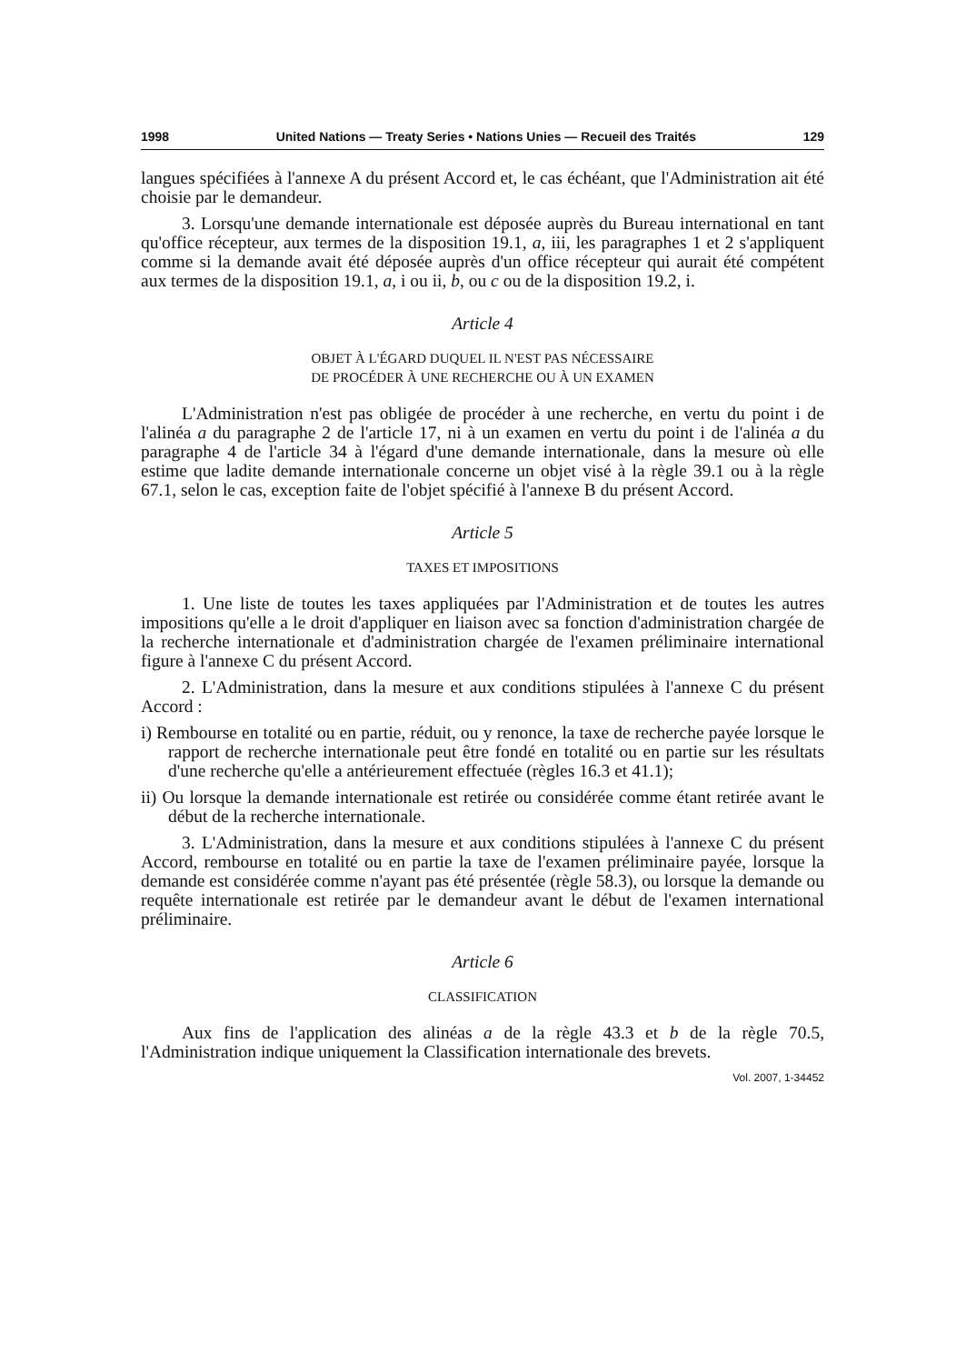1998 United Nations — Treaty Series • Nations Unies — Recueil des Traités 129
langues spécifiées à l'annexe A du présent Accord et, le cas échéant, que l'Administration ait été choisie par le demandeur.
3. Lorsqu'une demande internationale est déposée auprès du Bureau international en tant qu'office récepteur, aux termes de la disposition 19.1, a, iii, les paragraphes 1 et 2 s'appliquent comme si la demande avait été déposée auprès d'un office récepteur qui aurait été compétent aux termes de la disposition 19.1, a, i ou ii, b, ou c ou de la disposition 19.2, i.
Article 4
OBJET À L'ÉGARD DUQUEL IL N'EST PAS NÉCESSAIRE
DE PROCÉDER À UNE RECHERCHE OU À UN EXAMEN
L'Administration n'est pas obligée de procéder à une recherche, en vertu du point i de l'alinéa a du paragraphe 2 de l'article 17, ni à un examen en vertu du point i de l'alinéa a du paragraphe 4 de l'article 34 à l'égard d'une demande internationale, dans la mesure où elle estime que ladite demande internationale concerne un objet visé à la règle 39.1 ou à la règle 67.1, selon le cas, exception faite de l'objet spécifié à l'annexe B du présent Accord.
Article 5
TAXES ET IMPOSITIONS
1. Une liste de toutes les taxes appliquées par l'Administration et de toutes les autres impositions qu'elle a le droit d'appliquer en liaison avec sa fonction d'administration chargée de la recherche internationale et d'administration chargée de l'examen préliminaire international figure à l'annexe C du présent Accord.
2. L'Administration, dans la mesure et aux conditions stipulées à l'annexe C du présent Accord :
i) Rembourse en totalité ou en partie, réduit, ou y renonce, la taxe de recherche payée lorsque le rapport de recherche internationale peut être fondé en totalité ou en partie sur les résultats d'une recherche qu'elle a antérieurement effectuée (règles 16.3 et 41.1);
ii) Ou lorsque la demande internationale est retirée ou considérée comme étant retirée avant le début de la recherche internationale.
3. L'Administration, dans la mesure et aux conditions stipulées à l'annexe C du présent Accord, rembourse en totalité ou en partie la taxe de l'examen préliminaire payée, lorsque la demande est considérée comme n'ayant pas été présentée (règle 58.3), ou lorsque la demande ou requête internationale est retirée par le demandeur avant le début de l'examen international préliminaire.
Article 6
CLASSIFICATION
Aux fins de l'application des alinéas a de la règle 43.3 et b de la règle 70.5, l'Administration indique uniquement la Classification internationale des brevets.
Vol. 2007, 1-34452